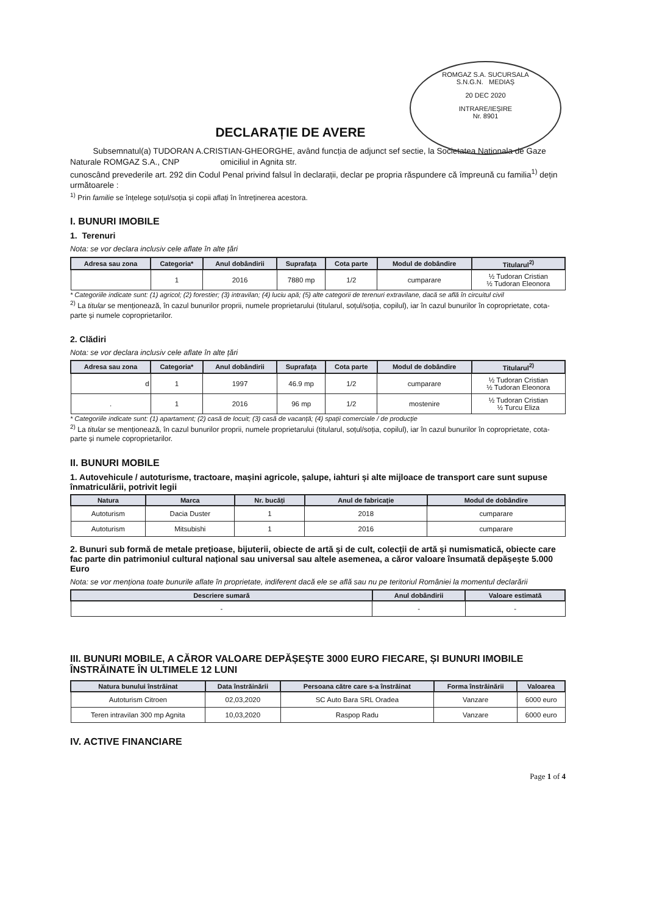ROMGAZ S.A. SUCURSALA
S.N.G.N. MEDIAȘ
20 DEC 2020
INTRARE/IEȘIRE
Nr. 8901
DECLARAȚIE DE AVERE
Subsemnatul(a) TUDORAN A.CRISTIAN-GHEORGHE, având funcția de adjunct sef sectie, la Societatea Nationala de Gaze Naturale ROMGAZ S.A., CNP omiciliul in Agnita str.
cunoscând prevederile art. 292 din Codul Penal privind falsul în declarații, declar pe propria răspundere că împreună cu familia<sup>1)</sup> dețin următoarele :
<sup>1)</sup> Prin familie se înțelege soțul/soția și copii aflați în întreținerea acestora.
I. BUNURI IMOBILE
1. Terenuri
Nota: se vor declara inclusiv cele aflate în alte țări
| Adresa sau zona | Categoria* | Anul dobândirii | Suprafața | Cota parte | Modul de dobândire | Titularul<sup>2)</sup> |
| --- | --- | --- | --- | --- | --- | --- |
| | 1 | 2016 | 7880 mp | 1/2 | cumparare | ½ Tudoran Cristian ½ Tudoran Eleonora |
* Categoriile indicate sunt: (1) agricol; (2) forestier; (3) intravilan; (4) luciu apă; (5) alte categorii de terenuri extravilane, dacă se află în circuitul civil
<sup>2)</sup> La titular se menționează, în cazul bunurilor proprii, numele proprietarului (titularul, soțul/soția, copilul), iar în cazul bunurilor în coproprietate, cota-parte și numele coproprietarilor.
2. Clădiri
Nota: se vor declara inclusiv cele aflate în alte țări
| Adresa sau zona | Categoria* | Anul dobândirii | Suprafața | Cota parte | Modul de dobândire | Titularul<sup>2)</sup> |
| --- | --- | --- | --- | --- | --- | --- |
| d | 1 | 1997 | 46.9 mp | 1/2 | cumparare | ½ Tudoran Cristian ½ Tudoran Eleonora |
| . | 1 | 2016 | 96 mp | 1/2 | mostenire | ½ Tudoran Cristian ½ Turcu Eliza |
* Categoriile indicate sunt: (1) apartament; (2) casă de locuit; (3) casă de vacanță; (4) spații comerciale / de producție
<sup>2)</sup> La titular se menționează, în cazul bunurilor proprii, numele proprietarului (titularul, soțul/soția, copilul), iar în cazul bunurilor în coproprietate, cota-parte și numele coproprietarilor.
II. BUNURI MOBILE
1. Autovehicule / autoturisme, tractoare, mașini agricole, șalupe, iahturi și alte mijloace de transport care sunt supuse înmatriculării, potrivit legii
| Natura | Marca | Nr. bucăți | Anul de fabricație | Modul de dobândire |
| --- | --- | --- | --- | --- |
| Autoturism | Dacia Duster | 1 | 2018 | cumparare |
| Autoturism | Mitsubishi | 1 | 2016 | cumparare |
2. Bunuri sub formă de metale prețioase, bijuterii, obiecte de artă și de cult, colecții de artă și numismatică, obiecte care fac parte din patrimoniul cultural național sau universal sau altele asemenea, a căror valoare însumată depășește 5.000 Euro
Nota: se vor menționa toate bunurile aflate în proprietate, indiferent dacă ele se află sau nu pe teritoriul României la momentul declarării
| Descriere sumară | Anul dobândirii | Valoare estimată |
| --- | --- | --- |
| - | - | - |
III. BUNURI MOBILE, A CĂROR VALOARE DEPĂȘEȘTE 3000 EURO FIECARE, ȘI BUNURI IMOBILE ÎNSTRĂINATE ÎN ULTIMELE 12 LUNI
| Natura bunului înstrăinat | Data înstrăinării | Persoana către care s-a înstrăinat | Forma înstrăinării | Valoarea |
| --- | --- | --- | --- | --- |
| Autoturism Citroen | 02,03,2020 | SC Auto Bara SRL Oradea | Vanzare | 6000 euro |
| Teren intravilan 300 mp Agnita | 10,03,2020 | Raspop Radu | Vanzare | 6000 euro |
IV. ACTIVE FINANCIARE
Page 1 of 4